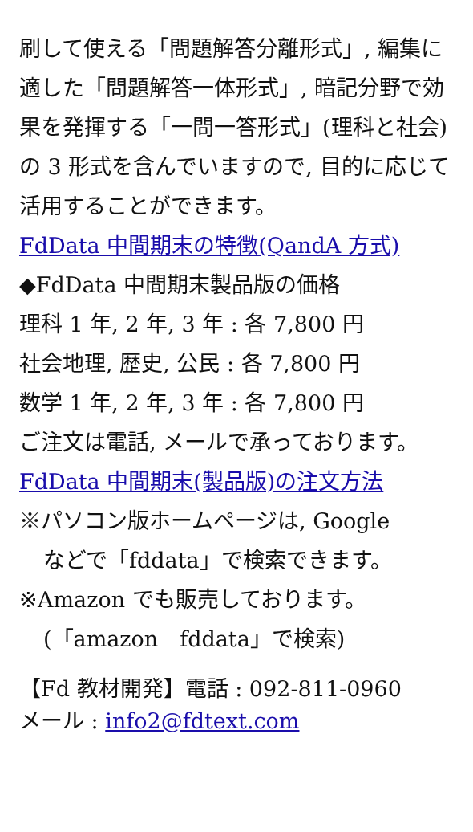刷して使える「問題解答分離形式」, 編集に適した「問題解答一体形式」, 暗記分野で効果を発揮する「一問一答形式」(理科と社会)の 3 形式を含んでいますので, 目的に応じて活用することができます。
FdData 中間期末の特徴(QandA 方式)
◆FdData 中間期末製品版の価格
理科 1 年, 2 年, 3 年 : 各 7,800 円
社会地理, 歴史, 公民 : 各 7,800 円
数学 1 年, 2 年, 3 年 : 各 7,800 円
ご注文は電話, メールで承っております。
FdData 中間期末(製品版)の注文方法
※パソコン版ホームページは, Google
などで「fddata」で検索できます。
※Amazon でも販売しております。
(「amazon　fddata」で検索)
【Fd 教材開発】電話 : 092-811-0960
メール : info2@fdtext.com